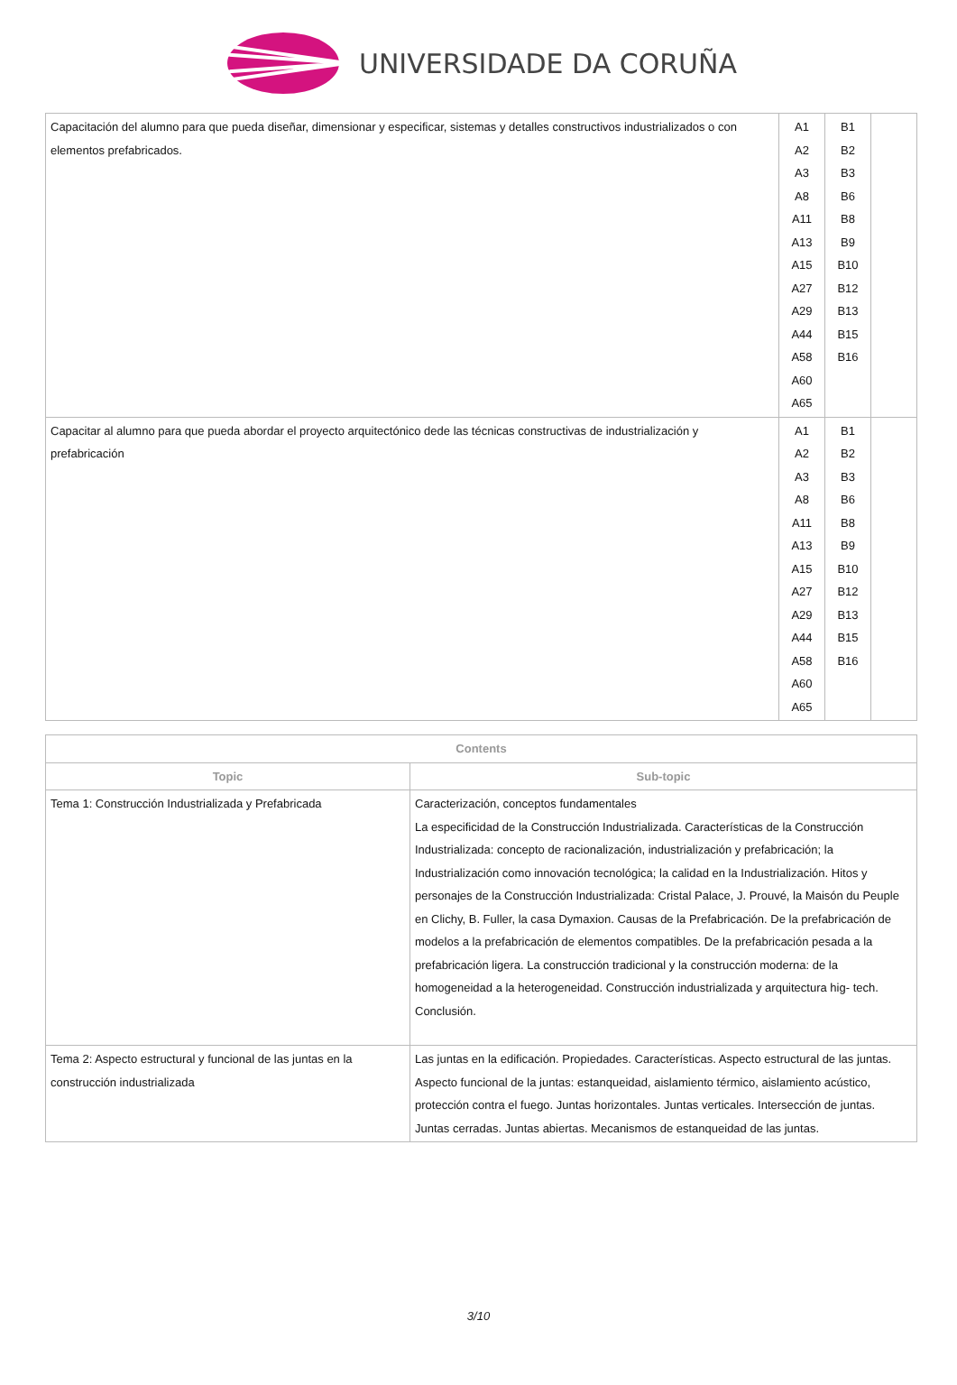UNIVERSIDADE DA CORUÑA
| Capacitación del alumno para que pueda diseñar, dimensionar y especificar, sistemas y detalles constructivos industrializados o con elementos prefabricados. | A1 A2 A3 A8 A11 A13 A15 A27 A29 A44 A58 A60 A65 | B1 B2 B3 B6 B8 B9 B10 B12 B13 B15 B16 | |
| Capacitar al alumno para que pueda abordar el proyecto arquitectónico dede las técnicas constructivas de industrialización y prefabricación | A1 A2 A3 A8 A11 A13 A15 A27 A29 A44 A58 A60 A65 | B1 B2 B3 B6 B8 B9 B10 B12 B13 B15 B16 | |
| Contents | |
| --- | --- |
| Topic | Sub-topic |
| Tema 1: Construcción Industrializada y Prefabricada | Caracterización, conceptos fundamentales La especificidad de la Construcción Industrializada. Características de la Construcción Industrializada: concepto de racionalización, industrialización y prefabricación; la Industrialización como innovación tecnológica; la calidad en la Industrialización. Hitos y personajes de la Construcción Industrializada: Cristal Palace, J. Prouvé, la Maisón du Peuple en Clichy, B. Fuller, la casa Dymaxion. Causas de la Prefabricación. De la prefabricación de modelos a la prefabricación de elementos compatibles. De la prefabricación pesada a la prefabricación ligera. La construcción tradicional y la construcción moderna: de la homogeneidad a la heterogeneidad. Construcción industrializada y arquitectura hig- tech. Conclusión. |
| Tema 2: Aspecto estructural y funcional de las juntas en la construcción industrializada | Las juntas en la edificación. Propiedades. Características. Aspecto estructural de las juntas. Aspecto funcional de la juntas: estanqueidad, aislamiento térmico, aislamiento acústico, protección contra el fuego. Juntas horizontales. Juntas verticales. Intersección de juntas. Juntas cerradas. Juntas abiertas. Mecanismos de estanqueidad de las juntas. |
3/10